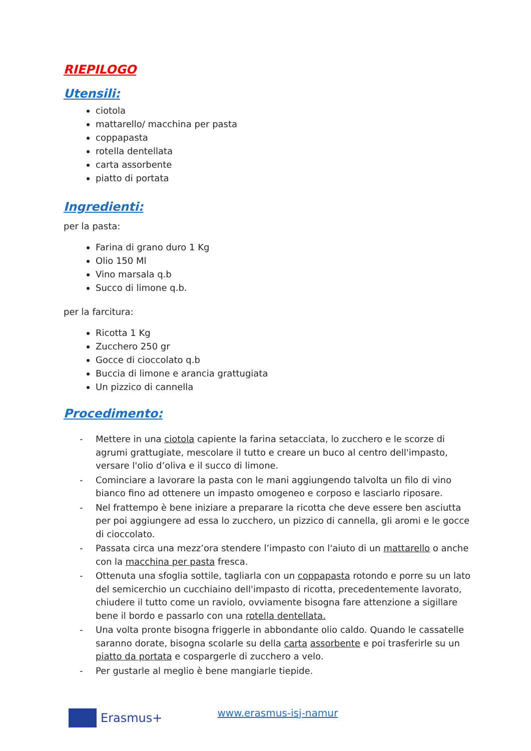RIEPILOGO
Utensili:
ciotola
mattarello/ macchina per pasta
coppapasta
rotella dentellata
carta assorbente
piatto di portata
Ingredienti:
per la pasta:
Farina di grano duro 1 Kg
Olio 150 Ml
Vino marsala q.b
Succo di limone q.b.
per la farcitura:
Ricotta 1 Kg
Zucchero 250 gr
Gocce di cioccolato q.b
Buccia di limone e arancia grattugiata
Un pizzico di cannella
Procedimento:
- Mettere in una ciotola capiente la farina setacciata, lo zucchero e le scorze di agrumi grattugiate, mescolare il tutto e creare un buco al centro dell'impasto, versare l'olio d’oliva e il succo di limone.
- Cominciare a lavorare la pasta con le mani aggiungendo talvolta un filo di vino bianco fino ad ottenere un impasto omogeneo e corposo e lasciarlo riposare.
- Nel frattempo è bene iniziare a preparare la ricotta che deve essere ben asciutta per poi aggiungere ad essa lo zucchero, un pizzico di cannella, gli aromi e le gocce di cioccolato.
- Passata circa una mezz’ora stendere l’impasto con l'aiuto di un mattarello o anche con la macchina per pasta fresca.
- Ottenuta una sfoglia sottile, tagliarla con un coppapasta rotondo e porre su un lato del semicerchio un cucchiaino dell'impasto di ricotta, precedentemente lavorato, chiudere il tutto come un raviolo, ovviamente bisogna fare attenzione a sigillare bene il bordo e passarlo con una rotella dentellata.
- Una volta pronte bisogna friggerle in abbondante olio caldo. Quando le cassatelle saranno dorate, bisogna scolarle su della carta assorbente e poi trasferirle su un piatto da portata e cospargerle di zucchero a velo.
- Per gustarle al meglio è bene mangiarle tiepide.
Erasmus+ www.erasmus-isj-namur